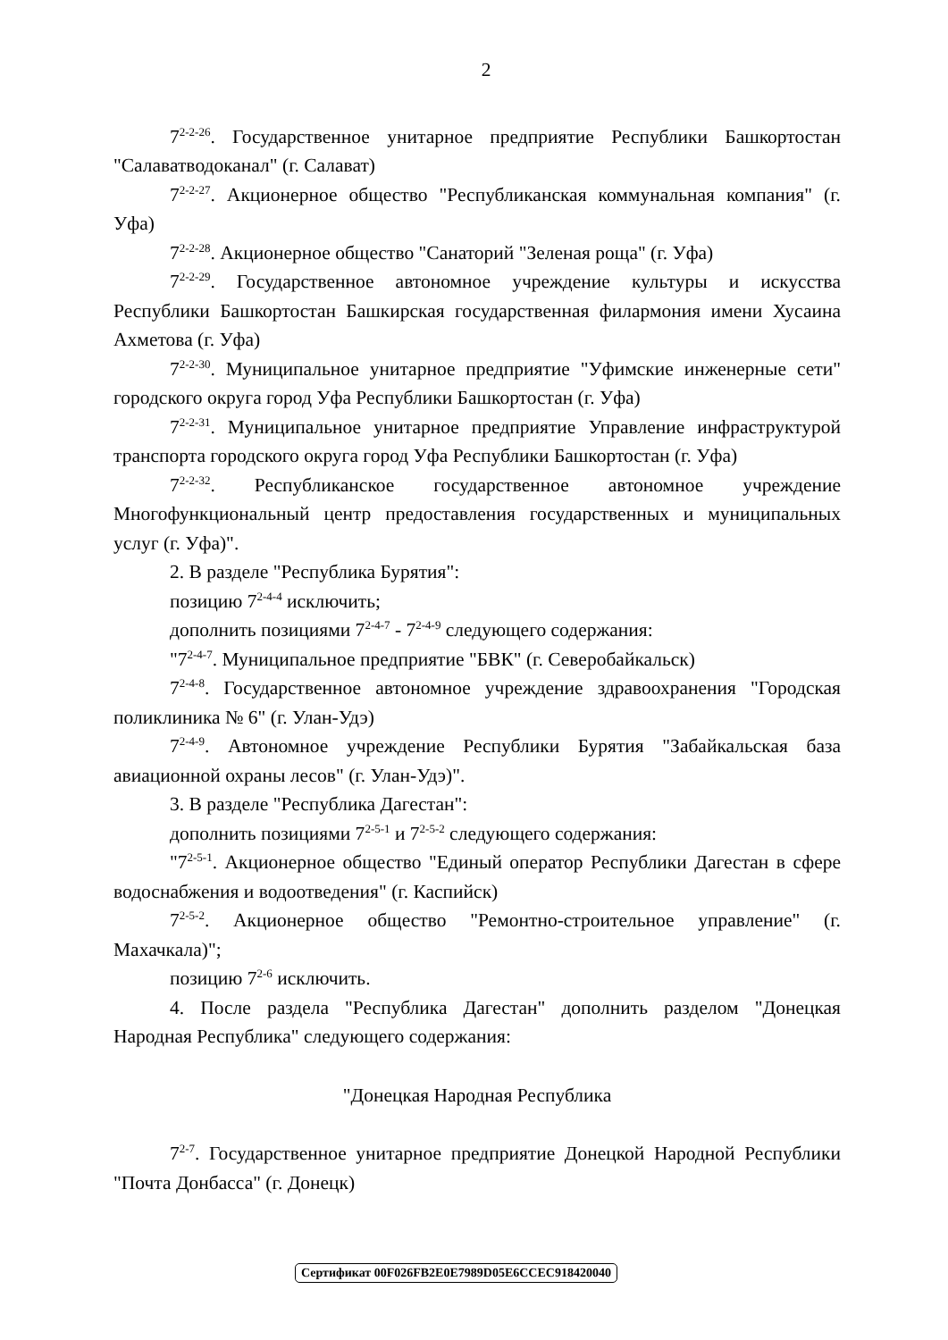2
7<sup>2-2-26</sup>. Государственное унитарное предприятие Республики Башкортостан "Салаватводоканал" (г. Салават)
7<sup>2-2-27</sup>. Акционерное общество "Республиканская коммунальная компания" (г. Уфа)
7<sup>2-2-28</sup>. Акционерное общество "Санаторий "Зеленая роща" (г. Уфа)
7<sup>2-2-29</sup>. Государственное автономное учреждение культуры и искусства Республики Башкортостан Башкирская государственная филармония имени Хусаина Ахметова (г. Уфа)
7<sup>2-2-30</sup>. Муниципальное унитарное предприятие "Уфимские инженерные сети" городского округа город Уфа Республики Башкортостан (г. Уфа)
7<sup>2-2-31</sup>. Муниципальное унитарное предприятие Управление инфраструктурой транспорта городского округа город Уфа Республики Башкортостан (г. Уфа)
7<sup>2-2-32</sup>. Республиканское государственное автономное учреждение Многофункциональный центр предоставления государственных и муниципальных услуг (г. Уфа)".
2. В разделе "Республика Бурятия":
позицию 7<sup>2-4-4</sup> исключить;
дополнить позициями 7<sup>2-4-7</sup> - 7<sup>2-4-9</sup> следующего содержания:
"7<sup>2-4-7</sup>. Муниципальное предприятие "БВК" (г. Северобайкальск)
7<sup>2-4-8</sup>. Государственное автономное учреждение здравоохранения "Городская поликлиника № 6" (г. Улан-Удэ)
7<sup>2-4-9</sup>. Автономное учреждение Республики Бурятия "Забайкальская база авиационной охраны лесов" (г. Улан-Удэ)".
3. В разделе "Республика Дагестан":
дополнить позициями 7<sup>2-5-1</sup> и 7<sup>2-5-2</sup> следующего содержания:
"7<sup>2-5-1</sup>. Акционерное общество "Единый оператор Республики Дагестан в сфере водоснабжения и водоотведения" (г. Каспийск)
7<sup>2-5-2</sup>. Акционерное общество "Ремонтно-строительное управление" (г. Махачкала)";
позицию 7<sup>2-6</sup> исключить.
4. После раздела "Республика Дагестан" дополнить разделом "Донецкая Народная Республика" следующего содержания:
"Донецкая Народная Республика
7<sup>2-7</sup>. Государственное унитарное предприятие Донецкой Народной Республики "Почта Донбасса" (г. Донецк)
Сертификат 00F026FB2E0E7989D05E6CCEC918420040